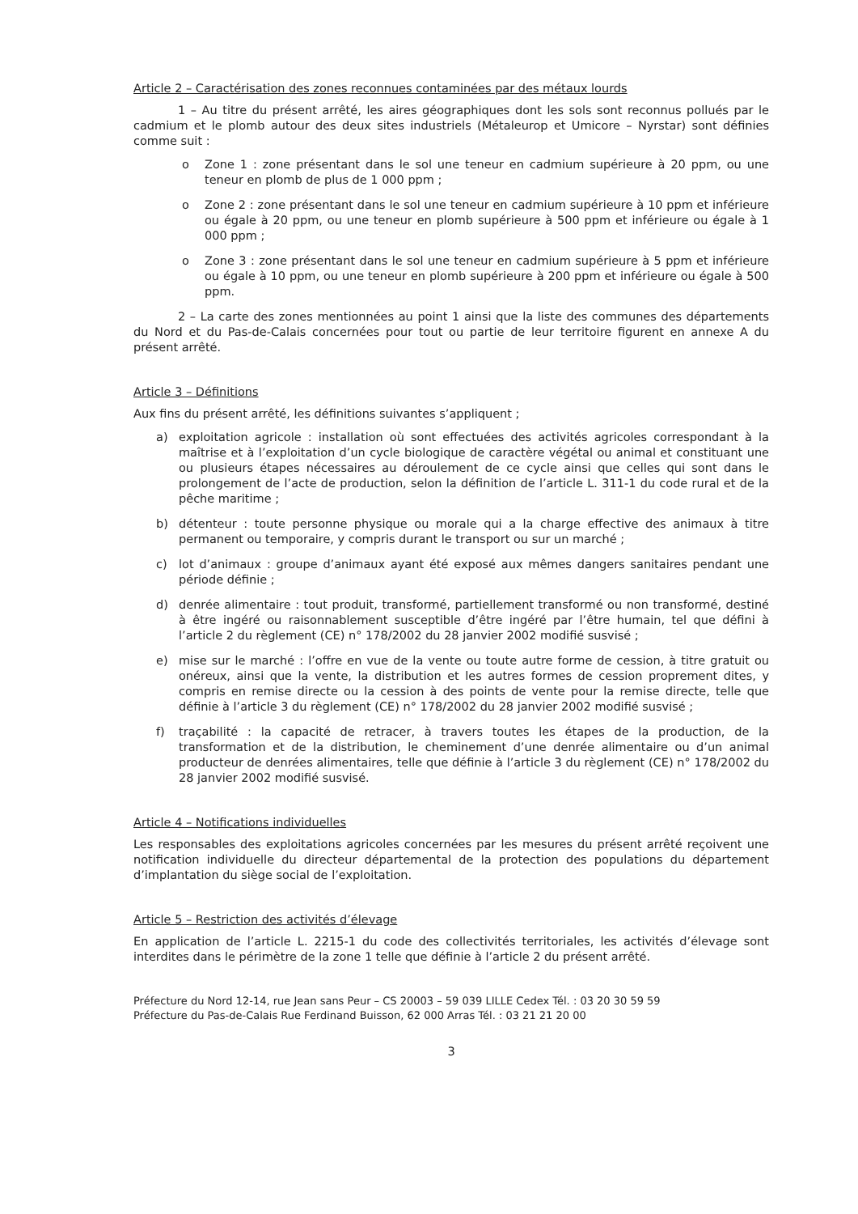Article 2 – Caractérisation des zones reconnues contaminées par des métaux lourds
1 – Au titre du présent arrêté, les aires géographiques dont les sols sont reconnus pollués par le cadmium et le plomb autour des deux sites industriels (Métaleurop et Umicore – Nyrstar) sont définies comme suit :
o Zone 1 : zone présentant dans le sol une teneur en cadmium supérieure à 20 ppm, ou une teneur en plomb de plus de 1 000 ppm ;
o Zone 2 : zone présentant dans le sol une teneur en cadmium supérieure à 10 ppm et inférieure ou égale à 20 ppm, ou une teneur en plomb supérieure à 500 ppm et inférieure ou égale à 1 000 ppm ;
o Zone 3 : zone présentant dans le sol une teneur en cadmium supérieure à 5 ppm et inférieure ou égale à 10 ppm, ou une teneur en plomb supérieure à 200 ppm et inférieure ou égale à 500 ppm.
2 – La carte des zones mentionnées au point 1 ainsi que la liste des communes des départements du Nord et du Pas-de-Calais concernées pour tout ou partie de leur territoire figurent en annexe A du présent arrêté.
Article 3 – Définitions
Aux fins du présent arrêté, les définitions suivantes s’appliquent ;
a) exploitation agricole : installation où sont effectuées des activités agricoles correspondant à la maîtrise et à l’exploitation d’un cycle biologique de caractère végétal ou animal et constituant une ou plusieurs étapes nécessaires au déroulement de ce cycle ainsi que celles qui sont dans le prolongement de l’acte de production, selon la définition de l’article L. 311-1 du code rural et de la pêche maritime ;
b) détenteur : toute personne physique ou morale qui a la charge effective des animaux à titre permanent ou temporaire, y compris durant le transport ou sur un marché ;
c) lot d’animaux : groupe d’animaux ayant été exposé aux mêmes dangers sanitaires pendant une période définie ;
d) denrée alimentaire : tout produit, transformé, partiellement transformé ou non transformé, destiné à être ingéré ou raisonnablement susceptible d’être ingéré par l’être humain, tel que défini à l’article 2 du règlement (CE) n° 178/2002 du 28 janvier 2002 modifié susvisé ;
e) mise sur le marché : l’offre en vue de la vente ou toute autre forme de cession, à titre gratuit ou onéreux, ainsi que la vente, la distribution et les autres formes de cession proprement dites, y compris en remise directe ou la cession à des points de vente pour la remise directe, telle que définie à l’article 3 du règlement (CE) n° 178/2002 du 28 janvier 2002 modifié susvisé ;
f) traçabilité : la capacité de retracer, à travers toutes les étapes de la production, de la transformation et de la distribution, le cheminement d’une denrée alimentaire ou d’un animal producteur de denrées alimentaires, telle que définie à l’article 3 du règlement (CE) n° 178/2002 du 28 janvier 2002 modifié susvisé.
Article 4 – Notifications individuelles
Les responsables des exploitations agricoles concernées par les mesures du présent arrêté reçoivent une notification individuelle du directeur départemental de la protection des populations du département d’implantation du siège social de l’exploitation.
Article 5 – Restriction des activités d’élevage
En application de l’article L. 2215-1 du code des collectivités territoriales, les activités d’élevage sont interdites dans le périmètre de la zone 1 telle que définie à l’article 2 du présent arrêté.
Préfecture du Nord 12-14, rue Jean sans Peur – CS 20003 – 59 039 LILLE Cedex Tél. : 03 20 30 59 59
Préfecture du Pas-de-Calais Rue Ferdinand Buisson, 62 000 Arras Tél. : 03 21 21 20 00
3